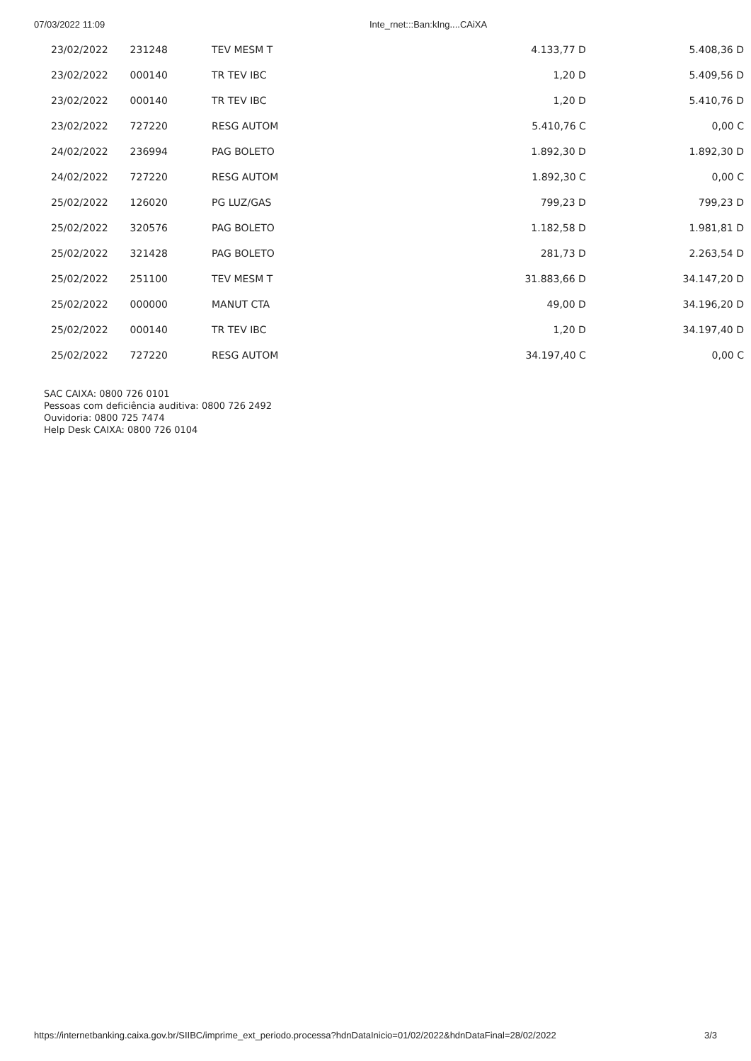07/03/2022 11:09 Inte_rnet:::Ban:kIng....CAiXA
| 23/02/2022 | 231248 | TEV MESM T | 4.133,77 D | 5.408,36 D |
| 23/02/2022 | 000140 | TR TEV IBC | 1,20 D | 5.409,56 D |
| 23/02/2022 | 000140 | TR TEV IBC | 1,20 D | 5.410,76 D |
| 23/02/2022 | 727220 | RESG AUTOM | 5.410,76 C | 0,00 C |
| 24/02/2022 | 236994 | PAG BOLETO | 1.892,30 D | 1.892,30 D |
| 24/02/2022 | 727220 | RESG AUTOM | 1.892,30 C | 0,00 C |
| 25/02/2022 | 126020 | PG LUZ/GAS | 799,23 D | 799,23 D |
| 25/02/2022 | 320576 | PAG BOLETO | 1.182,58 D | 1.981,81 D |
| 25/02/2022 | 321428 | PAG BOLETO | 281,73 D | 2.263,54 D |
| 25/02/2022 | 251100 | TEV MESM T | 31.883,66 D | 34.147,20 D |
| 25/02/2022 | 000000 | MANUT CTA | 49,00 D | 34.196,20 D |
| 25/02/2022 | 000140 | TR TEV IBC | 1,20 D | 34.197,40 D |
| 25/02/2022 | 727220 | RESG AUTOM | 34.197,40 C | 0,00 C |
SAC CAIXA: 0800 726 0101
Pessoas com deficiência auditiva: 0800 726 2492
Ouvidoria: 0800 725 7474
Help Desk CAIXA: 0800 726 0104
https://internetbanking.caixa.gov.br/SIIBC/imprime_ext_periodo.processa?hdnDataInicio=01/02/2022&hdnDataFinal=28/02/2022 3/3